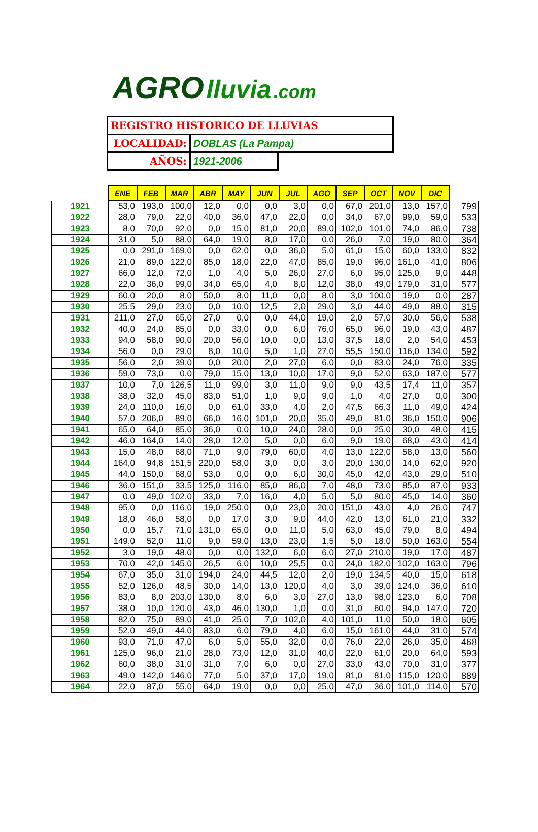AGRO lluvia .com
| REGISTRO HISTORICO DE LLUVIAS | | |
| LOCALIDAD: | DOBLAS (La Pampa) | |
| AÑOS: | 1921-2006 | |
| | ENE | FEB | MAR | ABR | MAY | JUN | JUL | AGO | SEP | OCT | NOV | DIC | |
| 1921 | 53,0 | 193,0 | 100,0 | 12,0 | 0,0 | 0,0 | 3,0 | 0,0 | 67,0 | 201,0 | 13,0 | 157,0 | 799 |
| 1922 | 28,0 | 79,0 | 22,0 | 40,0 | 36,0 | 47,0 | 22,0 | 0,0 | 34,0 | 67,0 | 99,0 | 59,0 | 533 |
| 1923 | 8,0 | 70,0 | 92,0 | 0,0 | 15,0 | 81,0 | 20,0 | 89,0 | 102,0 | 101,0 | 74,0 | 86,0 | 738 |
| 1924 | 31,0 | 5,0 | 88,0 | 64,0 | 19,0 | 8,0 | 17,0 | 0,0 | 26,0 | 7,0 | 19,0 | 80,0 | 364 |
| 1925 | 0,0 | 291,0 | 169,0 | 0,0 | 62,0 | 0,0 | 36,0 | 5,0 | 61,0 | 15,0 | 60,0 | 133,0 | 832 |
| 1926 | 21,0 | 89,0 | 122,0 | 85,0 | 18,0 | 22,0 | 47,0 | 85,0 | 19,0 | 96,0 | 161,0 | 41,0 | 806 |
| 1927 | 66,0 | 12,0 | 72,0 | 1,0 | 4,0 | 5,0 | 26,0 | 27,0 | 6,0 | 95,0 | 125,0 | 9,0 | 448 |
| 1928 | 22,0 | 36,0 | 99,0 | 34,0 | 65,0 | 4,0 | 8,0 | 12,0 | 38,0 | 49,0 | 179,0 | 31,0 | 577 |
| 1929 | 60,0 | 20,0 | 8,0 | 50,0 | 8,0 | 11,0 | 0,0 | 8,0 | 3,0 | 100,0 | 19,0 | 0,0 | 287 |
| 1930 | 25,5 | 29,0 | 23,0 | 0,0 | 10,0 | 12,5 | 2,0 | 29,0 | 3,0 | 44,0 | 49,0 | 88,0 | 315 |
| 1931 | 211,0 | 27,0 | 65,0 | 27,0 | 0,0 | 0,0 | 44,0 | 19,0 | 2,0 | 57,0 | 30,0 | 56,0 | 538 |
| 1932 | 40,0 | 24,0 | 85,0 | 0,0 | 33,0 | 0,0 | 6,0 | 76,0 | 65,0 | 96,0 | 19,0 | 43,0 | 487 |
| 1933 | 94,0 | 58,0 | 90,0 | 20,0 | 56,0 | 10,0 | 0,0 | 13,0 | 37,5 | 18,0 | 2,0 | 54,0 | 453 |
| 1934 | 56,0 | 0,0 | 29,0 | 8,0 | 10,0 | 5,0 | 1,0 | 27,0 | 55,5 | 150,0 | 116,0 | 134,0 | 592 |
| 1935 | 56,0 | 2,0 | 39,0 | 0,0 | 20,0 | 2,0 | 27,0 | 6,0 | 0,0 | 83,0 | 24,0 | 76,0 | 335 |
| 1936 | 59,0 | 73,0 | 0,0 | 79,0 | 15,0 | 13,0 | 10,0 | 17,0 | 9,0 | 52,0 | 63,0 | 187,0 | 577 |
| 1937 | 10,0 | 7,0 | 126,5 | 11,0 | 99,0 | 3,0 | 11,0 | 9,0 | 9,0 | 43,5 | 17,4 | 11,0 | 357 |
| 1938 | 38,0 | 32,0 | 45,0 | 83,0 | 51,0 | 1,0 | 9,0 | 9,0 | 1,0 | 4,0 | 27,0 | 0,0 | 300 |
| 1939 | 24,0 | 110,0 | 16,0 | 0,0 | 61,0 | 33,0 | 4,0 | 2,0 | 47,5 | 66,3 | 11,0 | 49,0 | 424 |
| 1940 | 57,0 | 206,0 | 89,0 | 66,0 | 16,0 | 101,0 | 20,0 | 35,0 | 49,0 | 81,0 | 36,0 | 150,0 | 906 |
| 1941 | 65,0 | 64,0 | 85,0 | 36,0 | 0,0 | 10,0 | 24,0 | 28,0 | 0,0 | 25,0 | 30,0 | 48,0 | 415 |
| 1942 | 46,0 | 164,0 | 14,0 | 28,0 | 12,0 | 5,0 | 0,0 | 6,0 | 9,0 | 19,0 | 68,0 | 43,0 | 414 |
| 1943 | 15,0 | 48,0 | 68,0 | 71,0 | 9,0 | 79,0 | 60,0 | 4,0 | 13,0 | 122,0 | 58,0 | 13,0 | 560 |
| 1944 | 164,0 | 94,8 | 151,5 | 220,0 | 58,0 | 3,0 | 0,0 | 3,0 | 20,0 | 130,0 | 14,0 | 62,0 | 920 |
| 1945 | 44,0 | 150,0 | 68,0 | 53,0 | 0,0 | 0,0 | 6,0 | 30,0 | 45,0 | 42,0 | 43,0 | 29,0 | 510 |
| 1946 | 36,0 | 151,0 | 33,5 | 125,0 | 116,0 | 85,0 | 86,0 | 7,0 | 48,0 | 73,0 | 85,0 | 87,0 | 933 |
| 1947 | 0,0 | 49,0 | 102,0 | 33,0 | 7,0 | 16,0 | 4,0 | 5,0 | 5,0 | 80,0 | 45,0 | 14,0 | 360 |
| 1948 | 95,0 | 0,0 | 116,0 | 19,0 | 250,0 | 0,0 | 23,0 | 20,0 | 151,0 | 43,0 | 4,0 | 26,0 | 747 |
| 1949 | 18,0 | 46,0 | 58,0 | 0,0 | 17,0 | 3,0 | 9,0 | 44,0 | 42,0 | 13,0 | 61,0 | 21,0 | 332 |
| 1950 | 0,0 | 15,7 | 71,0 | 131,0 | 65,0 | 0,0 | 11,0 | 5,0 | 63,0 | 45,0 | 79,0 | 8,0 | 494 |
| 1951 | 149,0 | 52,0 | 11,0 | 9,0 | 59,0 | 13,0 | 23,0 | 1,5 | 5,0 | 18,0 | 50,0 | 163,0 | 554 |
| 1952 | 3,0 | 19,0 | 48,0 | 0,0 | 0,0 | 132,0 | 6,0 | 6,0 | 27,0 | 210,0 | 19,0 | 17,0 | 487 |
| 1953 | 70,0 | 42,0 | 145,0 | 26,5 | 6,0 | 10,0 | 25,5 | 0,0 | 24,0 | 182,0 | 102,0 | 163,0 | 796 |
| 1954 | 67,0 | 35,0 | 31,0 | 194,0 | 24,0 | 44,5 | 12,0 | 2,0 | 19,0 | 134,5 | 40,0 | 15,0 | 618 |
| 1955 | 52,0 | 126,0 | 48,5 | 30,0 | 14,0 | 13,0 | 120,0 | 4,0 | 3,0 | 39,0 | 124,0 | 36,0 | 610 |
| 1956 | 83,0 | 8,0 | 203,0 | 130,0 | 8,0 | 6,0 | 3,0 | 27,0 | 13,0 | 98,0 | 123,0 | 6,0 | 708 |
| 1957 | 38,0 | 10,0 | 120,0 | 43,0 | 46,0 | 130,0 | 1,0 | 0,0 | 31,0 | 60,0 | 94,0 | 147,0 | 720 |
| 1958 | 82,0 | 75,0 | 89,0 | 41,0 | 25,0 | 7,0 | 102,0 | 4,0 | 101,0 | 11,0 | 50,0 | 18,0 | 605 |
| 1959 | 52,0 | 49,0 | 44,0 | 83,0 | 6,0 | 79,0 | 4,0 | 6,0 | 15,0 | 161,0 | 44,0 | 31,0 | 574 |
| 1960 | 93,0 | 71,0 | 47,0 | 6,0 | 5,0 | 55,0 | 32,0 | 0,0 | 76,0 | 22,0 | 26,0 | 35,0 | 468 |
| 1961 | 125,0 | 96,0 | 21,0 | 28,0 | 73,0 | 12,0 | 31,0 | 40,0 | 22,0 | 61,0 | 20,0 | 64,0 | 593 |
| 1962 | 60,0 | 38,0 | 31,0 | 31,0 | 7,0 | 6,0 | 0,0 | 27,0 | 33,0 | 43,0 | 70,0 | 31,0 | 377 |
| 1963 | 49,0 | 142,0 | 146,0 | 77,0 | 5,0 | 37,0 | 17,0 | 19,0 | 81,0 | 81,0 | 115,0 | 120,0 | 889 |
| 1964 | 22,0 | 87,0 | 55,0 | 64,0 | 19,0 | 0,0 | 0,0 | 25,0 | 47,0 | 36,0 | 101,0 | 114,0 | 570 |